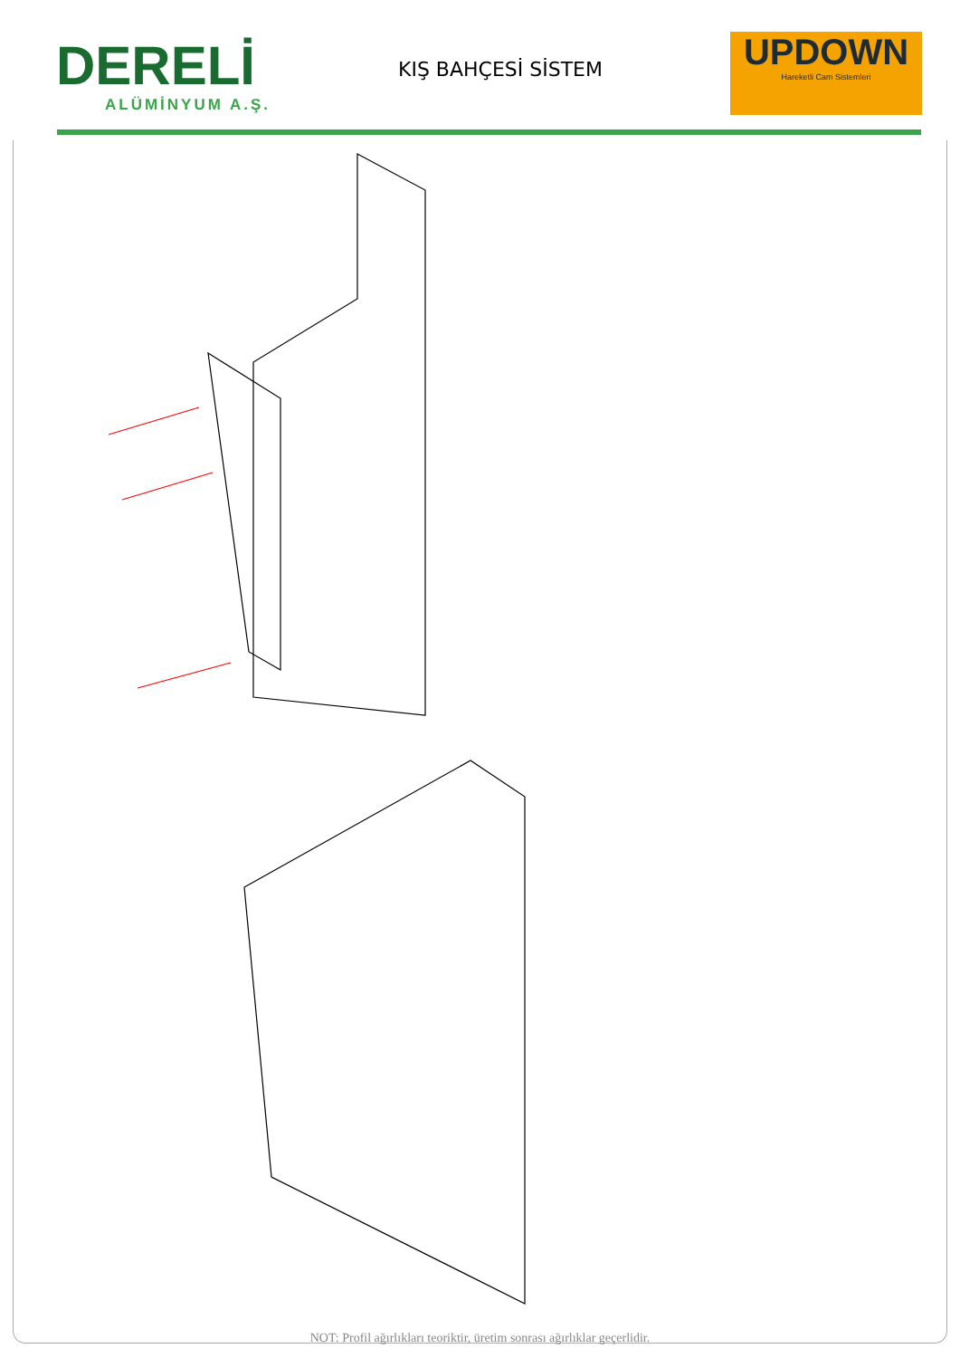DERELİ
ALÜMİNYUM A.Ş.
KIŞ BAHÇESİ SİSTEM
UPDOWN
Hareketli Cam Sistemleri
NOT: Profil ağırlıkları teoriktir, üretim sonrası ağırlıklar geçerlidir.